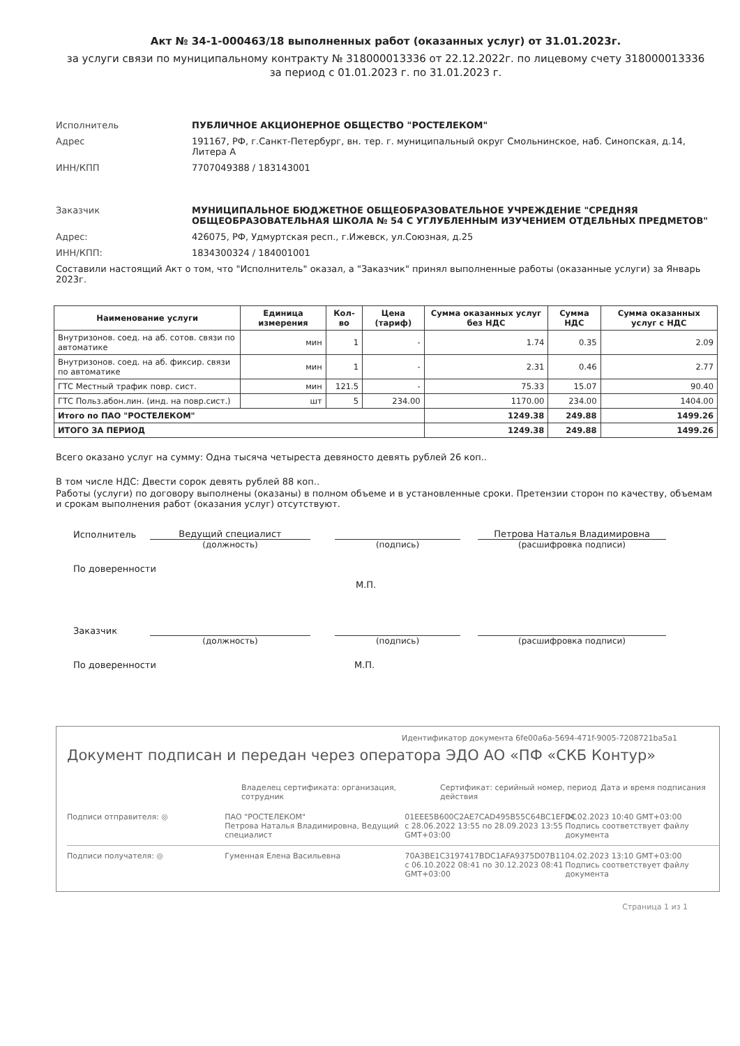Акт № 34-1-000463/18 выполненных работ (оказанных услуг) от 31.01.2023г.
за услуги связи по муниципальному контракту № 318000013336 от 22.12.2022г. по лицевому счету 318000013336
за период с 01.01.2023 г. по 31.01.2023 г.
Исполнитель ПУБЛИЧНОЕ АКЦИОНЕРНОЕ ОБЩЕСТВО "РОСТЕЛЕКОМ"
Адрес 191167, РФ, г.Санкт-Петербург, вн. тер. г. муниципальный округ Смольнинское, наб. Синопская, д.14, Литера А
ИНН/КПП 7707049388 / 183143001
Заказчик МУНИЦИПАЛЬНОЕ БЮДЖЕТНОЕ ОБЩЕОБРАЗОВАТЕЛЬНОЕ УЧРЕЖДЕНИЕ "СРЕДНЯЯ ОБЩЕОБРАЗОВАТЕЛЬНАЯ ШКОЛА № 54 С УГЛУБЛЕННЫМ ИЗУЧЕНИЕМ ОТДЕЛЬНЫХ ПРЕДМЕТОВ"
Адрес: 426075, РФ, Удмуртская респ., г.Ижевск, ул.Союзная, д.25
ИНН/КПП: 1834300324 / 184001001
Составили настоящий Акт о том, что "Исполнитель" оказал, а "Заказчик" принял выполненные работы (оказанные услуги) за Январь 2023г.
| Наименование услуги | Единица измерения | Кол-во | Цена (тариф) | Сумма оказанных услуг без НДС | Сумма НДС | Сумма оказанных услуг с НДС |
| --- | --- | --- | --- | --- | --- | --- |
| Внутризонов. соед. на аб. сотов. связи по автоматике | мин | 1 | - | 1.74 | 0.35 | 2.09 |
| Внутризонов. соед. на аб. фиксир. связи по автоматике | мин | 1 | - | 2.31 | 0.46 | 2.77 |
| ГТС Местный трафик повр. сист. | мин | 121.5 | - | 75.33 | 15.07 | 90.40 |
| ГТС Польз.абон.лин. (инд. на повр.сист.) | шт | 5 | 234.00 | 1170.00 | 234.00 | 1404.00 |
| Итого по ПАО "РОСТЕЛЕКОМ" | | | | 1249.38 | 249.88 | 1499.26 |
| ИТОГО ЗА ПЕРИОД | | | | 1249.38 | 249.88 | 1499.26 |
Всего оказано услуг на сумму: Одна тысяча четыреста девяносто девять рублей 26 коп..
В том числе НДС: Двести сорок девять рублей 88 коп..
Работы (услуги) по договору выполнены (оказаны) в полном объеме и в установленные сроки. Претензии сторон по качеству, объемам и срокам выполнения работ (оказания услуг) отсутствуют.
Исполнитель
Ведущий специалист
Петрова Наталья Владимировна
(должность) (подпись) (расшифровка подписи)
По доверенности
М.П.
Заказчик
(должность) (подпись) (расшифровка подписи)
По доверенности М.П.
Идентификатор документа 6fe00a6a-5694-471f-9005-7208721ba5a1
Документ подписан и передан через оператора ЭДО АО «ПФ «СКБ Контур»
Владелец сертификата: организация, сотрудник
Сертификат: серийный номер, период действия
Дата и время подписания
Подписи отправителя: ◎ ПАО "РОСТЕЛЕКОМ"
Петрова Наталья Владимировна, Ведущий специалист
01EEE5B600C2AE7CAD495B55C64BC1EFDC
с 28.06.2022 13:55 по 28.09.2023 13:55 GMT+03:00
04.02.2023 10:40 GMT+03:00
Подпись соответствует файлу документа
Подписи получателя: ◎ Гуменная Елена Васильевна 70A3BE1C3197417BDC1AFA9375D07B11
с 06.10.2022 08:41 по 30.12.2023 08:41 GMT+03:00
04.02.2023 13:10 GMT+03:00
Подпись соответствует файлу документа
Страница 1 из 1